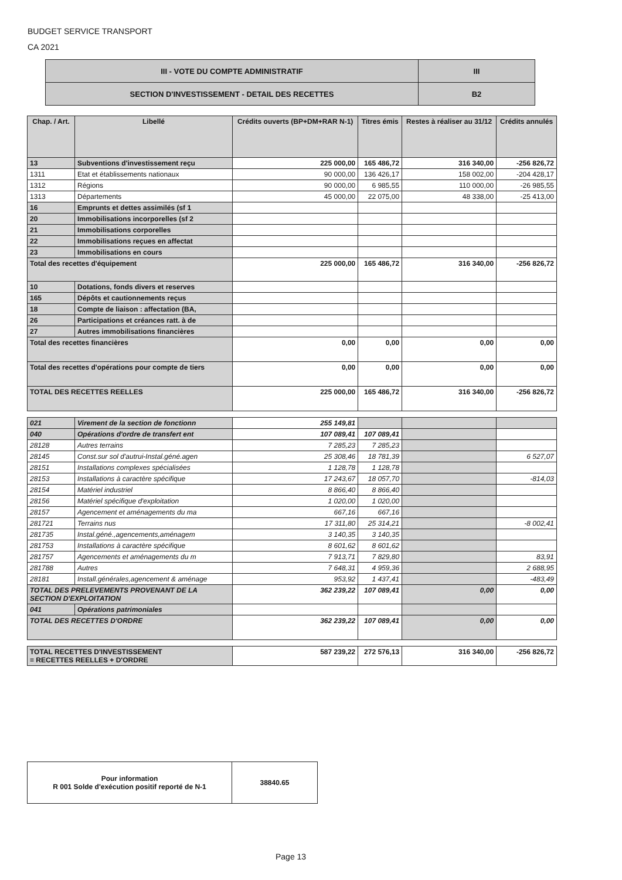BUDGET SERVICE TRANSPORT
CA 2021
| III - VOTE DU COMPTE ADMINISTRATIF | III |
| SECTION D'INVESTISSEMENT - DETAIL DES RECETTES | B2 |
| Chap. / Art. | Libellé | Crédits ouverts (BP+DM+RAR N-1) | Titres émis | Restes à réaliser au 31/12 | Crédits annulés |
| --- | --- | --- | --- | --- | --- |
| 13 | Subventions d'investissement reçu | 225 000,00 | 165 486,72 | 316 340,00 | -256 826,72 |
| 1311 | Etat et établissements nationaux | 90 000,00 | 136 426,17 | 158 002,00 | -204 428,17 |
| 1312 | Régions | 90 000,00 | 6 985,55 | 110 000,00 | -26 985,55 |
| 1313 | Départements | 45 000,00 | 22 075,00 | 48 338,00 | -25 413,00 |
| 16 | Emprunts et dettes assimilés (sf 1 | | | | |
| 20 | Immobilisations incorporelles (sf 2 | | | | |
| 21 | Immobilisations corporelles | | | | |
| 22 | Immobilisations reçues en affectat | | | | |
| 23 | Immobilisations en cours | | | | |
| Total des recettes d'équipement | | 225 000,00 | 165 486,72 | 316 340,00 | -256 826,72 |
| 10 | Dotations, fonds divers et reserves | | | | |
| 165 | Dépôts et cautionnements reçus | | | | |
| 18 | Compte de liaison : affectation (BA, | | | | |
| 26 | Participations et créances ratt. à de | | | | |
| 27 | Autres immobilisations financières | | | | |
| Total des recettes financières | | 0,00 | 0,00 | 0,00 | 0,00 |
| Total des recettes d'opérations pour compte de tiers | | 0,00 | 0,00 | 0,00 | 0,00 |
| TOTAL DES RECETTES REELLES | | 225 000,00 | 165 486,72 | 316 340,00 | -256 826,72 |
| 021 | Virement de la section de fonctionn | 255 149,81 | | | |
| 040 | Opérations d'ordre de transfert ent | 107 089,41 | 107 089,41 | | |
| 28128 | Autres terrains | 7 285,23 | 7 285,23 | | |
| 28145 | Const.sur sol d'autrui-Instal.géné.agen | 25 308,46 | 18 781,39 | | 6 527,07 |
| 28151 | Installations complexes spécialisées | 1 128,78 | 1 128,78 | | |
| 28153 | Installations à caractère spécifique | 17 243,67 | 18 057,70 | | -814,03 |
| 28154 | Matériel industriel | 8 866,40 | 8 866,40 | | |
| 28156 | Matériel spécifique d'exploitation | 1 020,00 | 1 020,00 | | |
| 28157 | Agencement et aménagements du ma | 667,16 | 667,16 | | |
| 281721 | Terrains nus | 17 311,80 | 25 314,21 | | -8 002,41 |
| 281735 | Instal.géné.,agencements,aménagem | 3 140,35 | 3 140,35 | | |
| 281753 | Installations à caractère spécifique | 8 601,62 | 8 601,62 | | |
| 281757 | Agencements et aménagements du m | 7 913,71 | 7 829,80 | | 83,91 |
| 281788 | Autres | 7 648,31 | 4 959,36 | | 2 688,95 |
| 28181 | Install.générales,agencement & aménage | 953,92 | 1 437,41 | | -483,49 |
| TOTAL DES PRELEVEMENTS PROVENANT DE LA SECTION D'EXPLOITATION | | 362 239,22 | 107 089,41 | 0,00 | 0,00 |
| 041 | Opérations patrimoniales | | | | |
| TOTAL DES RECETTES D'ORDRE | | 362 239,22 | 107 089,41 | 0,00 | 0,00 |
| TOTAL RECETTES D'INVESTISSEMENT = RECETTES REELLES + D'ORDRE | | 587 239,22 | 272 576,13 | 316 340,00 | -256 826,72 |
| Pour information R 001 Solde d'exécution positif reporté de N-1 | 38840.65 |
Page 13